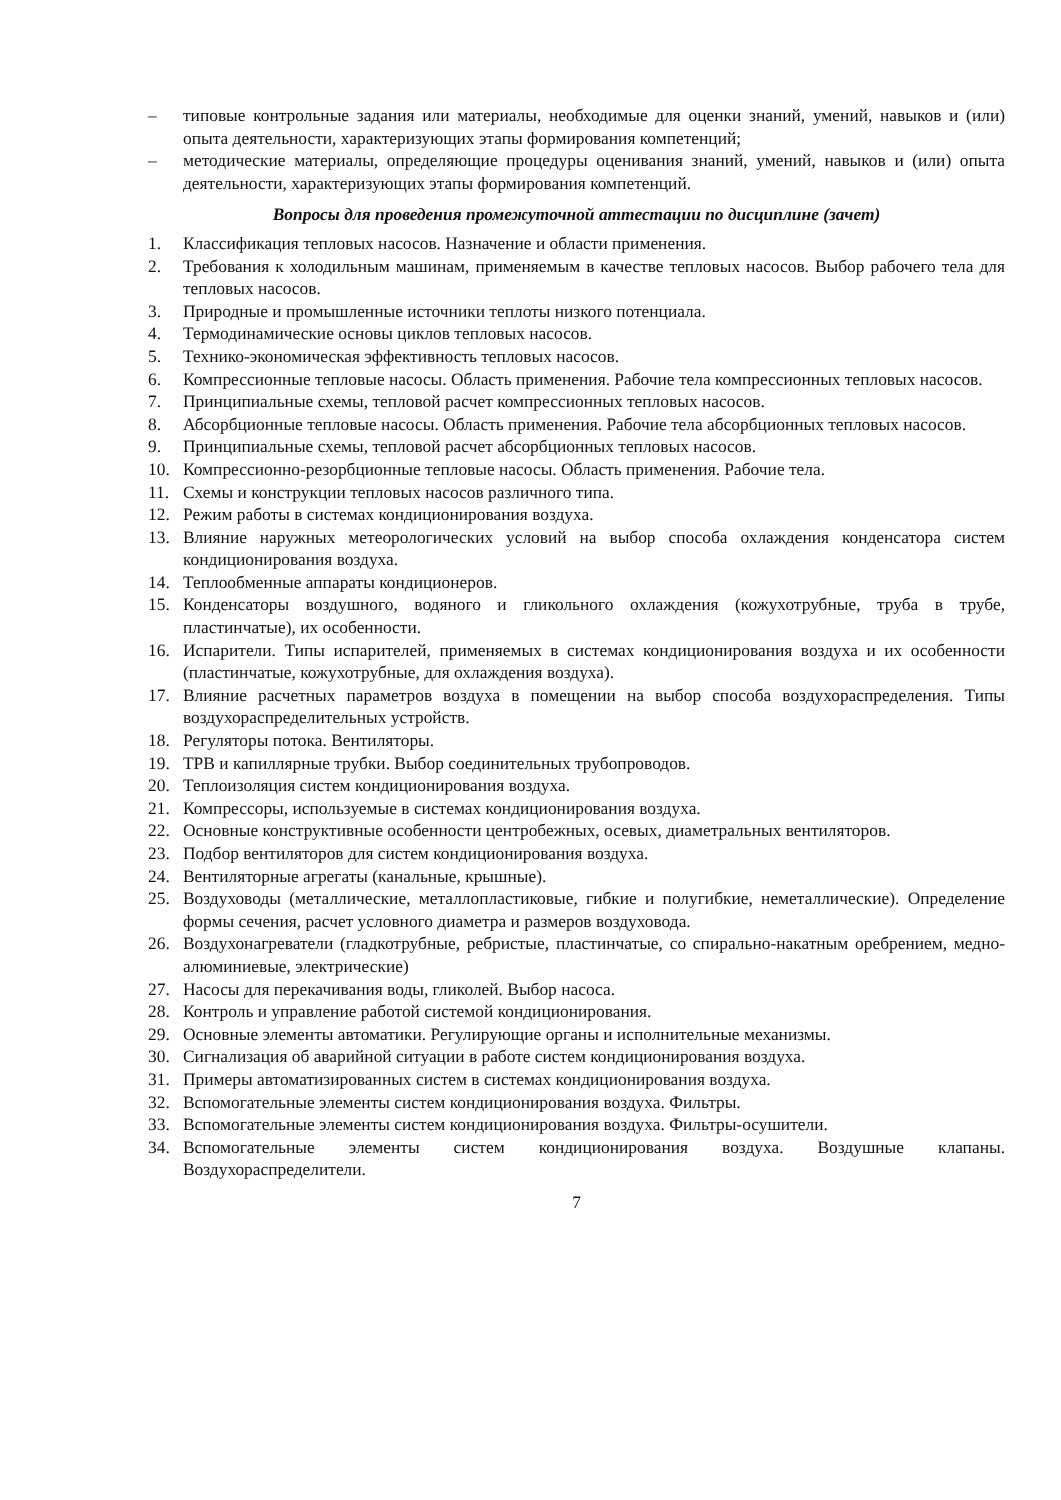– типовые контрольные задания или материалы, необходимые для оценки знаний, умений, навыков и (или) опыта деятельности, характеризующих этапы формирования компетенций;
– методические материалы, определяющие процедуры оценивания знаний, умений, навыков и (или) опыта деятельности, характеризующих этапы формирования компетенций.
Вопросы для проведения промежуточной аттестации по дисциплине (зачет)
1. Классификация тепловых насосов. Назначение и области применения.
2. Требования к холодильным машинам, применяемым в качестве тепловых насосов. Выбор рабочего тела для тепловых насосов.
3. Природные и промышленные источники теплоты низкого потенциала.
4. Термодинамические основы циклов тепловых насосов.
5. Технико-экономическая эффективность тепловых насосов.
6. Компрессионные тепловые насосы. Область применения. Рабочие тела компрессионных тепловых насосов.
7. Принципиальные схемы, тепловой расчет компрессионных тепловых насосов.
8. Абсорбционные тепловые насосы. Область применения. Рабочие тела абсорбционных тепловых насосов.
9. Принципиальные схемы, тепловой расчет абсорбционных тепловых насосов.
10. Компрессионно-резорбционные тепловые насосы. Область применения. Рабочие тела.
11. Схемы и конструкции тепловых насосов различного типа.
12. Режим работы в системах кондиционирования воздуха.
13. Влияние наружных метеорологических условий на выбор способа охлаждения конденсатора систем кондиционирования воздуха.
14. Теплообменные аппараты кондиционеров.
15. Конденсаторы воздушного, водяного и гликольного охлаждения (кожухотрубные, труба в трубе, пластинчатые), их особенности.
16. Испарители. Типы испарителей, применяемых в системах кондиционирования воздуха и их особенности (пластинчатые, кожухотрубные, для охлаждения воздуха).
17. Влияние расчетных параметров воздуха в помещении на выбор способа воздухораспределения. Типы воздухораспределительных устройств.
18. Регуляторы потока. Вентиляторы.
19. ТРВ и капиллярные трубки. Выбор соединительных трубопроводов.
20. Теплоизоляция систем кондиционирования воздуха.
21. Компрессоры, используемые в системах кондиционирования воздуха.
22. Основные конструктивные особенности центробежных, осевых, диаметральных вентиляторов.
23. Подбор вентиляторов для систем кондиционирования воздуха.
24. Вентиляторные агрегаты (канальные, крышные).
25. Воздуховоды (металлические, металлопластиковые, гибкие и полугибкие, неметаллические). Определение формы сечения, расчет условного диаметра и размеров воздуховода.
26. Воздухонагреватели (гладкотрубные, ребристые, пластинчатые, со спирально-накатным оребрением, медно-алюминиевые, электрические)
27. Насосы для перекачивания воды, гликолей. Выбор насоса.
28. Контроль и управление работой системой кондиционирования.
29. Основные элементы автоматики. Регулирующие органы и исполнительные механизмы.
30. Сигнализация об аварийной ситуации в работе систем кондиционирования воздуха.
31. Примеры автоматизированных систем в системах кондиционирования воздуха.
32. Вспомогательные элементы систем кондиционирования воздуха. Фильтры.
33. Вспомогательные элементы систем кондиционирования воздуха. Фильтры-осушители.
34. Вспомогательные элементы систем кондиционирования воздуха. Воздушные клапаны. Воздухораспределители.
7